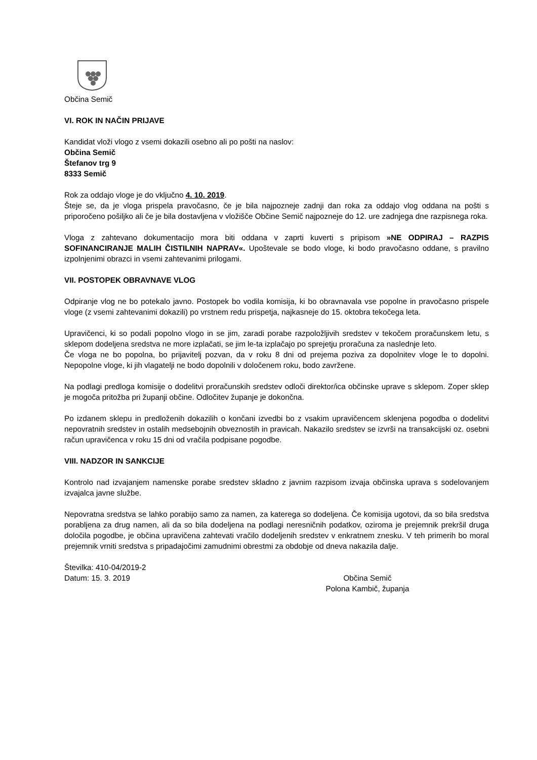Občina Semič
VI. ROK IN NAČIN PRIJAVE
Kandidat vloži vlogo z vsemi dokazili osebno ali po pošti na naslov:
Občina Semič
Štefanov trg 9
8333 Semič
Rok za oddajo vloge je do vključno 4. 10. 2019.
Šteje se, da je vloga prispela pravočasno, če je bila najpozneje zadnji dan roka za oddajo vlog oddana na pošti s priporočeno pošiljko ali če je bila dostavljena v vložišče Občine Semič najpozneje do 12. ure zadnjega dne razpisnega roka.
Vloga z zahtevano dokumentacijo mora biti oddana v zaprti kuverti s pripisom »NE ODPIRAJ – RAZPIS SOFINANCIRANJE MALIH ČISTILNIH NAPRAV«. Upoštevale se bodo vloge, ki bodo pravočasno oddane, s pravilno izpolnjenimi obrazci in vsemi zahtevanimi prilogami.
VII. POSTOPEK OBRAVNAVE VLOG
Odpiranje vlog ne bo potekalo javno. Postopek bo vodila komisija, ki bo obravnavala vse popolne in pravočasno prispele vloge (z vsemi zahtevanimi dokazili) po vrstnem redu prispetja, najkasneje do 15. oktobra tekočega leta.
Upravičenci, ki so podali popolno vlogo in se jim, zaradi porabe razpoložljivih sredstev v tekočem proračunskem letu, s sklepom dodeljena sredstva ne more izplačati, se jim le-ta izplačajo po sprejetju proračuna za naslednje leto.
Če vloga ne bo popolna, bo prijavitelj pozvan, da v roku 8 dni od prejema poziva za dopolnitev vloge le to dopolni. Nepopolne vloge, ki jih vlagatelji ne bodo dopolnili v določenem roku, bodo zavržene.
Na podlagi predloga komisije o dodelitvi proračunskih sredstev odloči direktor/ica občinske uprave s sklepom. Zoper sklep je mogoča pritožba pri županji občine. Odločitev županje je dokončna.
Po izdanem sklepu in predloženih dokazilih o končani izvedbi bo z vsakim upravičencem sklenjena pogodba o dodelitvi nepovratnih sredstev in ostalih medsebojnih obveznostih in pravicah. Nakazilo sredstev se izvrši na transakcijski oz. osebni račun upravičenca v roku 15 dni od vračila podpisane pogodbe.
VIII. NADZOR IN SANKCIJE
Kontrolo nad izvajanjem namenske porabe sredstev skladno z javnim razpisom izvaja občinska uprava s sodelovanjem izvajalca javne službe.
Nepovratna sredstva se lahko porabijo samo za namen, za katerega so dodeljena. Če komisija ugotovi, da so bila sredstva porabljena za drug namen, ali da so bila dodeljena na podlagi neresničnih podatkov, oziroma je prejemnik prekršil druga določila pogodbe, je občina upravičena zahtevati vračilo dodeljenih sredstev v enkratnem znesku. V teh primerih bo moral prejemnik vrniti sredstva s pripadajočimi zamudnimi obrestmi za obdobje od dneva nakazila dalje.
Številka: 410-04/2019-2
Datum: 15. 3. 2019 Občina Semič
Polona Kambič, županja